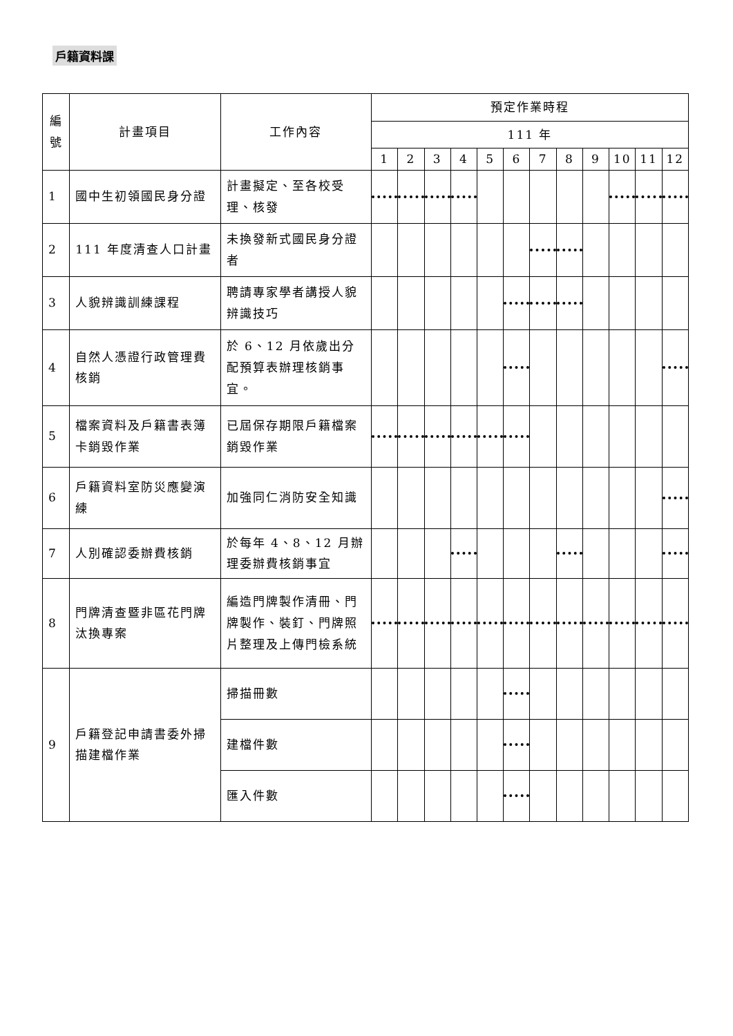戶籍資料課
| 編號 | 計畫項目 | 工作內容 | 預定作業時程 | | | | | | | | | | | |
| --- | --- | --- | --- | --- | --- | --- | --- | --- | --- | --- | --- | --- | --- | --- |
| | | | 111 年 | | | | | | | | | | | |
| | | | 1 | 2 | 3 | 4 | 5 | 6 | 7 | 8 | 9 | 10 | 11 | 12 |
| 1 | 國中生初領國民身分證 | 計畫擬定、至各校受理、核發 | | | | | | | | | | | | |
| 2 | 111 年度清查人口計畫 | 未換發新式國民身分證者 | | | | | | | | | | | | |
| 3 | 人貌辨識訓練課程 | 聘請專家學者講授人貌辨識技巧 | | | | | | | | | | | | |
| 4 | 自然人憑證行政管理費核銷 | 於 6、12 月依歲出分配預算表辦理核銷事宜。 | | | | | | | | | | | | |
| 5 | 檔案資料及戶籍書表簿卡銷毀作業 | 已屆保存期限戶籍檔案銷毀作業 | | | | | | | | | | | | |
| 6 | 戶籍資料室防災應變演練 | 加強同仁消防安全知識 | | | | | | | | | | | | |
| 7 | 人別確認委辦費核銷 | 於每年 4、8、12 月辦理委辦費核銷事宜 | | | | | | | | | | | | |
| 8 | 門牌清查暨非區花門牌汰換專案 | 編造門牌製作清冊、門牌製作、裝釘、門牌照片整理及上傳門檢系統 | | | | | | | | | | | | |
| 9 | 戶籍登記申請書委外掃描建檔作業 | 掃描冊數 | | | | | | | | | | | | |
| | | 建檔件數 | | | | | | | | | | | | |
| | | 匯入件數 | | | | | | | | | | | | |